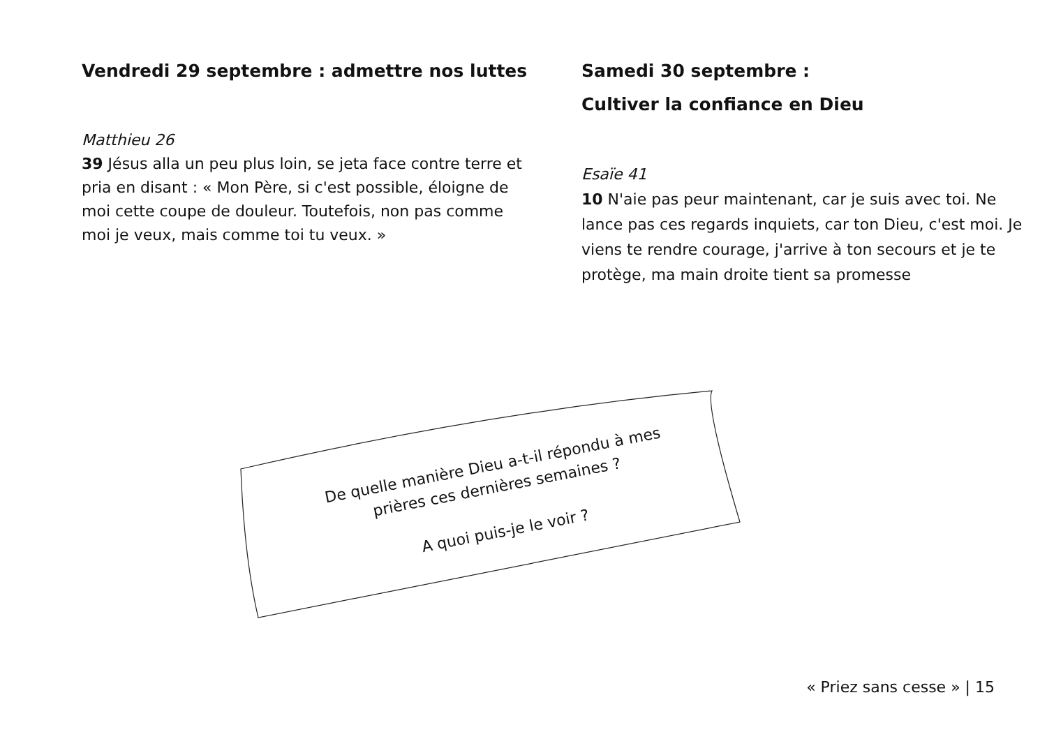Vendredi 29 septembre : admettre nos luttes
Matthieu 26
39 Jésus alla un peu plus loin, se jeta face contre terre et pria en disant : « Mon Père, si c'est possible, éloigne de moi cette coupe de douleur. Toutefois, non pas comme moi je veux, mais comme toi tu veux. »
Samedi 30 septembre :
Cultiver la confiance en Dieu
Esaïe 41
10 N'aie pas peur maintenant, car je suis avec toi. Ne lance pas ces regards inquiets, car ton Dieu, c'est moi. Je viens te rendre courage, j'arrive à ton secours et je te protège, ma main droite tient sa promesse
De quelle manière Dieu a-t-il répondu à mes
prières ces dernières semaines ?
A quoi puis-je le voir ?
« Priez sans cesse » | 15